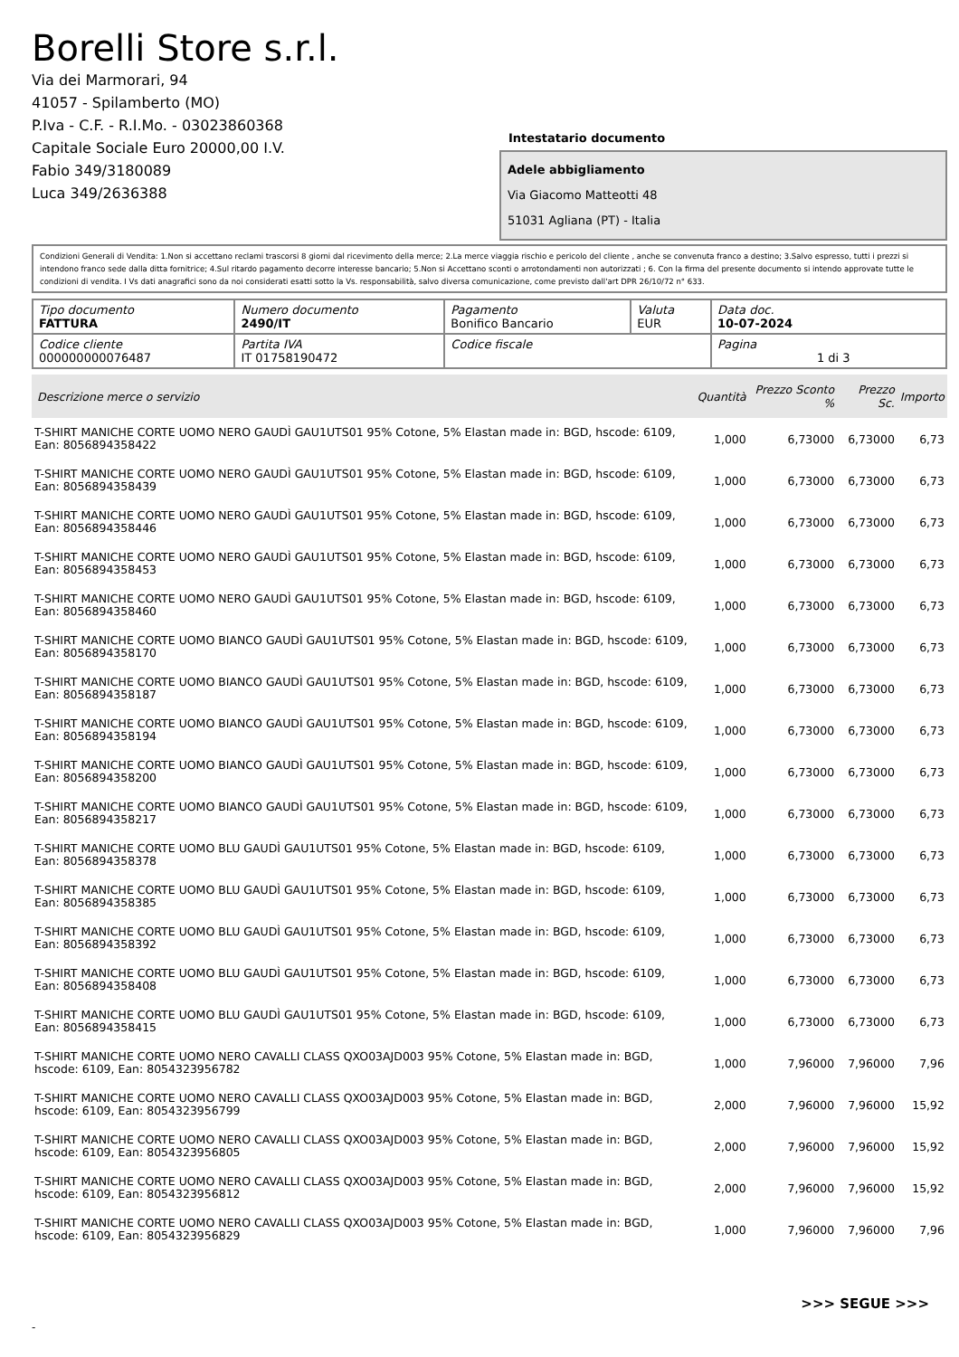Borelli Store s.r.l.
Via dei Marmorari, 94
41057 - Spilamberto (MO)
P.Iva - C.F. - R.I.Mo. - 03023860368
Capitale Sociale Euro 20000,00 I.V.
Fabio 349/3180089
Luca 349/2636388
Intestatario documento
Adele abbigliamento
Via Giacomo Matteotti 48
51031 Agliana (PT) - Italia
Condizioni Generali di Vendita: 1.Non si accettano reclami trascorsi 8 giorni dal ricevimento della merce; 2.La merce viaggia rischio e pericolo del cliente , anche se convenuta franco a destino; 3.Salvo espresso, tutti i prezzi si intendono franco sede dalla ditta fornitrice; 4.Sul ritardo pagamento decorre interesse bancario; 5.Non si Accettano sconti o arrotondamenti non autorizzati ; 6. Con la firma del presente documento si intendo approvate tutte le condizioni di vendita. I Vs dati anagrafici sono da noi considerati esatti sotto la Vs. responsabilità, salvo diversa comunicazione, come previsto dall'art DPR 26/10/72 n° 633.
| Tipo documento FATTURA | Numero documento 2490/IT | Pagamento Bonifico Bancario | Valuta EUR | Data doc. 10-07-2024 |
| Codice cliente 000000000076487 | Partita IVA IT 01758190472 | Codice fiscale | | Pagina 1 di 3 |
| Descrizione merce o servizio | Quantità | Prezzo Sconto % | Prezzo Sc. | Importo |
| --- | --- | --- | --- | --- |
| T-SHIRT MANICHE CORTE UOMO NERO GAUDÌ GAU1UTS01 95% Cotone, 5% Elastan made in: BGD, hscode: 6109, Ean: 8056894358422 | 1,000 | 6,73000 | 6,73000 | 6,73 |
| T-SHIRT MANICHE CORTE UOMO NERO GAUDÌ GAU1UTS01 95% Cotone, 5% Elastan made in: BGD, hscode: 6109, Ean: 8056894358439 | 1,000 | 6,73000 | 6,73000 | 6,73 |
| T-SHIRT MANICHE CORTE UOMO NERO GAUDÌ GAU1UTS01 95% Cotone, 5% Elastan made in: BGD, hscode: 6109, Ean: 8056894358446 | 1,000 | 6,73000 | 6,73000 | 6,73 |
| T-SHIRT MANICHE CORTE UOMO NERO GAUDÌ GAU1UTS01 95% Cotone, 5% Elastan made in: BGD, hscode: 6109, Ean: 8056894358453 | 1,000 | 6,73000 | 6,73000 | 6,73 |
| T-SHIRT MANICHE CORTE UOMO NERO GAUDÌ GAU1UTS01 95% Cotone, 5% Elastan made in: BGD, hscode: 6109, Ean: 8056894358460 | 1,000 | 6,73000 | 6,73000 | 6,73 |
| T-SHIRT MANICHE CORTE UOMO BIANCO GAUDÌ GAU1UTS01 95% Cotone, 5% Elastan made in: BGD, hscode: 6109, Ean: 8056894358170 | 1,000 | 6,73000 | 6,73000 | 6,73 |
| T-SHIRT MANICHE CORTE UOMO BIANCO GAUDÌ GAU1UTS01 95% Cotone, 5% Elastan made in: BGD, hscode: 6109, Ean: 8056894358187 | 1,000 | 6,73000 | 6,73000 | 6,73 |
| T-SHIRT MANICHE CORTE UOMO BIANCO GAUDÌ GAU1UTS01 95% Cotone, 5% Elastan made in: BGD, hscode: 6109, Ean: 8056894358194 | 1,000 | 6,73000 | 6,73000 | 6,73 |
| T-SHIRT MANICHE CORTE UOMO BIANCO GAUDÌ GAU1UTS01 95% Cotone, 5% Elastan made in: BGD, hscode: 6109, Ean: 8056894358200 | 1,000 | 6,73000 | 6,73000 | 6,73 |
| T-SHIRT MANICHE CORTE UOMO BIANCO GAUDÌ GAU1UTS01 95% Cotone, 5% Elastan made in: BGD, hscode: 6109, Ean: 8056894358217 | 1,000 | 6,73000 | 6,73000 | 6,73 |
| T-SHIRT MANICHE CORTE UOMO BLU GAUDÌ GAU1UTS01 95% Cotone, 5% Elastan made in: BGD, hscode: 6109, Ean: 8056894358378 | 1,000 | 6,73000 | 6,73000 | 6,73 |
| T-SHIRT MANICHE CORTE UOMO BLU GAUDÌ GAU1UTS01 95% Cotone, 5% Elastan made in: BGD, hscode: 6109, Ean: 8056894358385 | 1,000 | 6,73000 | 6,73000 | 6,73 |
| T-SHIRT MANICHE CORTE UOMO BLU GAUDÌ GAU1UTS01 95% Cotone, 5% Elastan made in: BGD, hscode: 6109, Ean: 8056894358392 | 1,000 | 6,73000 | 6,73000 | 6,73 |
| T-SHIRT MANICHE CORTE UOMO BLU GAUDÌ GAU1UTS01 95% Cotone, 5% Elastan made in: BGD, hscode: 6109, Ean: 8056894358408 | 1,000 | 6,73000 | 6,73000 | 6,73 |
| T-SHIRT MANICHE CORTE UOMO BLU GAUDÌ GAU1UTS01 95% Cotone, 5% Elastan made in: BGD, hscode: 6109, Ean: 8056894358415 | 1,000 | 6,73000 | 6,73000 | 6,73 |
| T-SHIRT MANICHE CORTE UOMO NERO CAVALLI CLASS QXO03AJD003 95% Cotone, 5% Elastan made in: BGD, hscode: 6109, Ean: 8054323956782 | 1,000 | 7,96000 | 7,96000 | 7,96 |
| T-SHIRT MANICHE CORTE UOMO NERO CAVALLI CLASS QXO03AJD003 95% Cotone, 5% Elastan made in: BGD, hscode: 6109, Ean: 8054323956799 | 2,000 | 7,96000 | 7,96000 | 15,92 |
| T-SHIRT MANICHE CORTE UOMO NERO CAVALLI CLASS QXO03AJD003 95% Cotone, 5% Elastan made in: BGD, hscode: 6109, Ean: 8054323956805 | 2,000 | 7,96000 | 7,96000 | 15,92 |
| T-SHIRT MANICHE CORTE UOMO NERO CAVALLI CLASS QXO03AJD003 95% Cotone, 5% Elastan made in: BGD, hscode: 6109, Ean: 8054323956812 | 2,000 | 7,96000 | 7,96000 | 15,92 |
| T-SHIRT MANICHE CORTE UOMO NERO CAVALLI CLASS QXO03AJD003 95% Cotone, 5% Elastan made in: BGD, hscode: 6109, Ean: 8054323956829 | 1,000 | 7,96000 | 7,96000 | 7,96 |
>>> SEGUE >>>
-